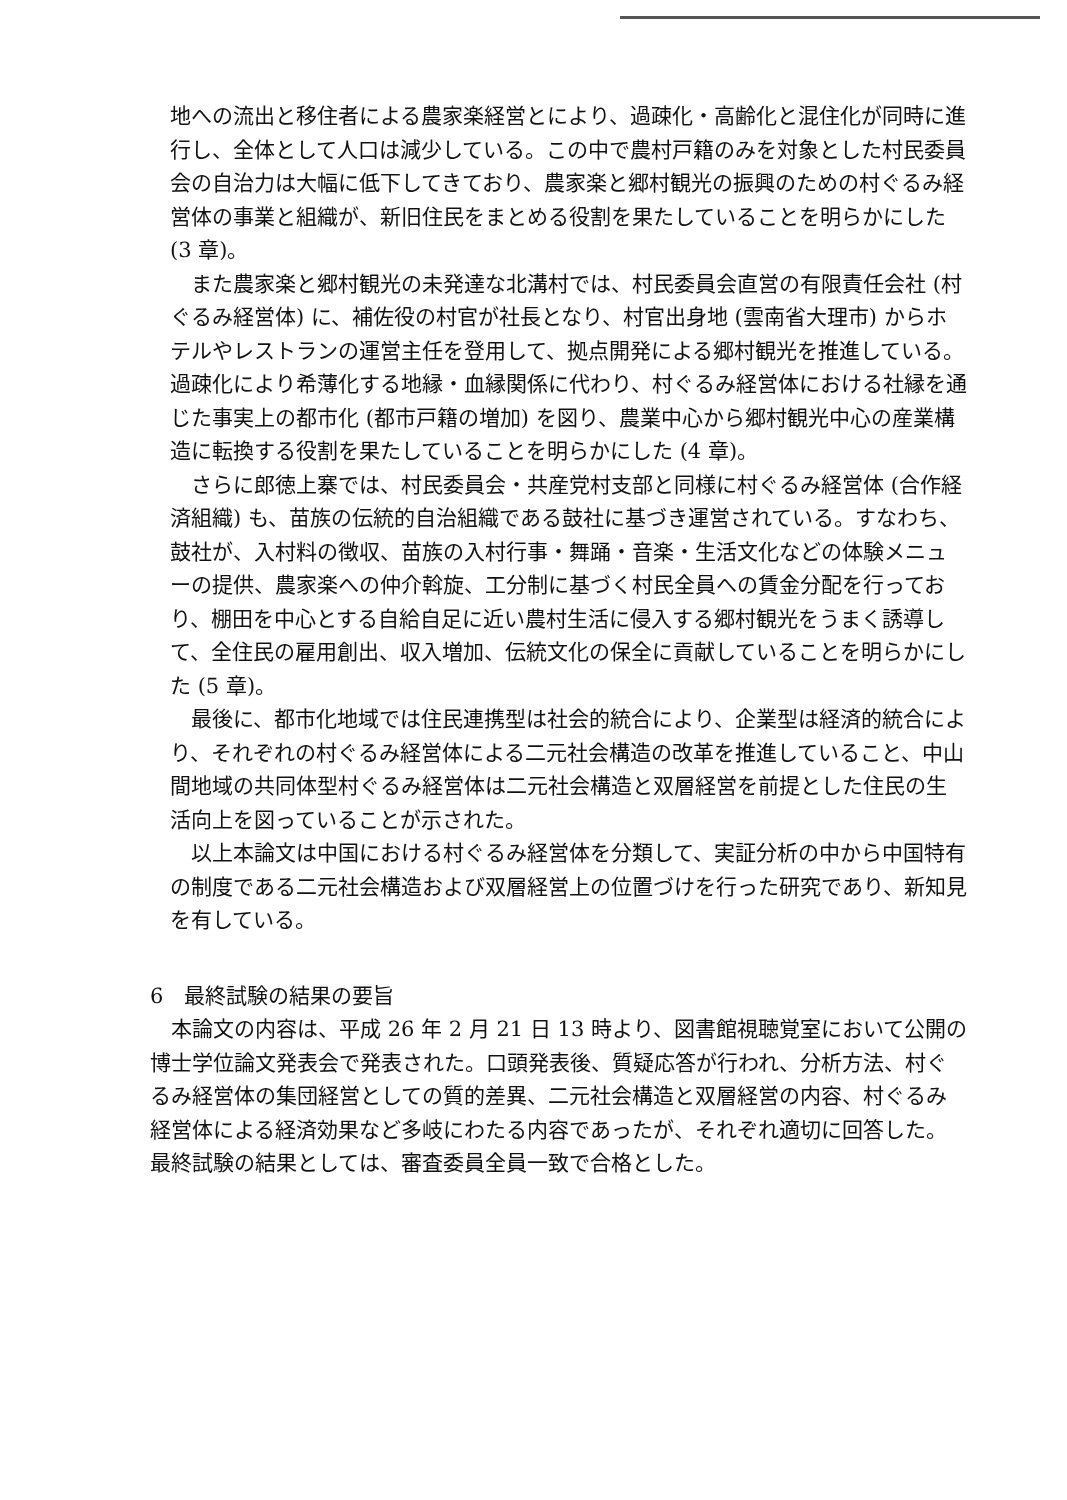地への流出と移住者による農家楽経営とにより、過疎化・高齢化と混住化が同時に進行し、全体として人口は減少している。この中で農村戸籍のみを対象とした村民委員会の自治力は大幅に低下してきており、農家楽と郷村観光の振興のための村ぐるみ経営体の事業と組織が、新旧住民をまとめる役割を果たしていることを明らかにした (3 章)。
また農家楽と郷村観光の未発達な北溝村では、村民委員会直営の有限責任会社 (村ぐるみ経営体) に、補佐役の村官が社長となり、村官出身地 (雲南省大理市) からホテルやレストランの運営主任を登用して、拠点開発による郷村観光を推進している。過疎化により希薄化する地縁・血縁関係に代わり、村ぐるみ経営体における社縁を通じた事実上の都市化 (都市戸籍の増加) を図り、農業中心から郷村観光中心の産業構造に転換する役割を果たしていることを明らかにした (4 章)。
さらに郎徳上寨では、村民委員会・共産党村支部と同様に村ぐるみ経営体 (合作経済組織) も、苗族の伝統的自治組織である鼓社に基づき運営されている。すなわち、鼓社が、入村料の徴収、苗族の入村行事・舞踊・音楽・生活文化などの体験メニューの提供、農家楽への仲介斡旋、工分制に基づく村民全員への賃金分配を行っており、棚田を中心とする自給自足に近い農村生活に侵入する郷村観光をうまく誘導して、全住民の雇用創出、収入増加、伝統文化の保全に貢献していることを明らかにした (5 章)。
最後に、都市化地域では住民連携型は社会的統合により、企業型は経済的統合により、それぞれの村ぐるみ経営体による二元社会構造の改革を推進していること、中山間地域の共同体型村ぐるみ経営体は二元社会構造と双層経営を前提とした住民の生活向上を図っていることが示された。
以上本論文は中国における村ぐるみ経営体を分類して、実証分析の中から中国特有の制度である二元社会構造および双層経営上の位置づけを行った研究であり、新知見を有している。
6　最終試験の結果の要旨
本論文の内容は、平成 26 年 2 月 21 日 13 時より、図書館視聴覚室において公開の博士学位論文発表会で発表された。口頭発表後、質疑応答が行われ、分析方法、村ぐるみ経営体の集団経営としての質的差異、二元社会構造と双層経営の内容、村ぐるみ経営体による経済効果など多岐にわたる内容であったが、それぞれ適切に回答した。最終試験の結果としては、審査委員全員一致で合格とした。